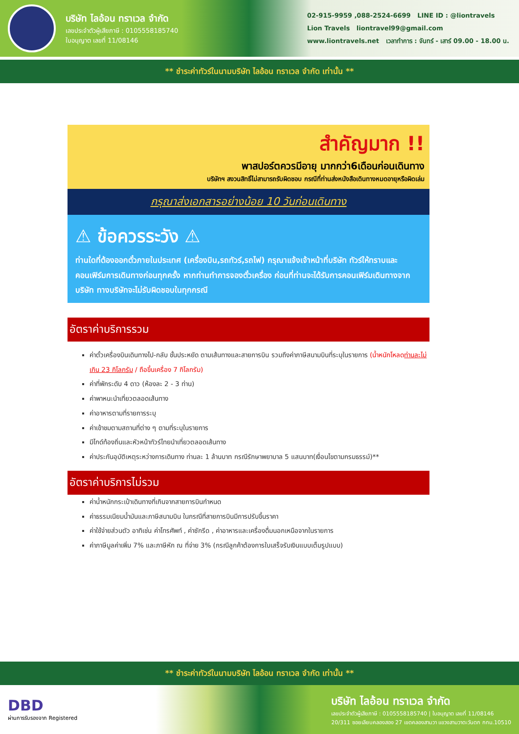บริษัท ไลอ้อน ทราเวล จำกัด
เลขประจำตัวผู้เสียภาษี : 0105558185740
ใบอนุญาต เลขที่ 11/08146
02-915-9959 ,088-2524-6699 LINE ID : @liontravels
Lion Travels liontravel99@gmail.com
www.liontravels.net เวลาทำการ : จันทร์ - เสาร์ 09.00 - 18.00 น.
** ชำระค่าทัวร์ในนามบริษัท ไลอ้อน ทราเวล จำกัด เท่านั้น **
สำคัญมาก !!
พาสปอร์ตควรมีอายุ มากกว่า6เดือนก่อนเดินทาง
บริษัทฯ สงวนสิทธิ์ไม่สามารถรับผิดชอบ กรณีที่ท่านส่งหนังสือเดินทางหมดอายุหรือผิดเล่ม
กรุณาส่งเอกสารอย่างน้อย 10 วันก่อนเดินทาง
⚠ ข้อควรระวัง ⚠
ท่านใดที่ต้องออกตั๋วภายในประเทศ (เครื่องบิน,รถทัวร์,รถไฟ) กรุณาแจ้งเจ้าหน้าที่บริษัท ทัวร์ให้ทราบและคอนเฟิร์มการเดินทางก่อนทุกครั้ง หากท่านทำการจองตั๋วเครื่อง ก่อนที่ท่านจะได้รับการคอนเฟิร์มเดินทางจากบริษัท ทางบริษัทจะไม่รับผิดชอบในทุกกรณี
อัตราค่าบริการรวม
ค่าตั๋วเครื่องบินเดินทางไป-กลับ ชั้นประหยัด ตามเส้นทางและสายการบิน รวมถึงค่าภาษีสนามบินที่ระบุในรายการ (น้ำหนักโหลดท่านละไม่เกิน 23 กิโลกรัม / ถือขึ้นเครื่อง 7 กิโลกรัม)
ค่าที่พักระดับ 4 ดาว (ห้องละ 2 - 3 ท่าน)
ค่าพาหนะนำเที่ยวตลอดเส้นทาง
ค่าอาหารตามที่รายการระบุ
ค่าเข้าชมตามสถานที่ต่าง ๆ ตามที่ระบุในรายการ
มีไกด์ท้องถิ่นและหัวหน้าทัวร์ไทยนำเที่ยวตลอดเส้นทาง
ค่าประกันอุบัติเหตุระหว่างการเดินทาง ท่านละ 1 ล้านบาท กรณีรักษาพยาบาล 5 แสนบาท(เงื่อนไขตามกรมธรรม์)**
อัตราค่าบริการไม่รวม
ค่าน้ำหนักกระเป๋าเดินทางที่เกินจากสายการบินกำหนด
ค่าธรรมเนียมน้ำมันและภาษีสนามบิน ในกรณีที่สายการบินมีการปรับขึ้นราคา
ค่าใช้จ่ายส่วนตัว อาทิเช่น ค่าโทรศัพท์ , ค่าซักรีด , ค่าอาหารและเครื่องดื่มนอกเหนือจากในรายการ
ค่าภาษีมูลค่าเพิ่ม 7% และภาษีหัก ณ ที่จ่าย 3% (กรณีลูกค้าต้องการใบเสร็จรับเงินแบบเต็มรูปแบบ)
** ชำระค่าทัวร์ในนามบริษัท ไลอ้อน ทราเวล จำกัด เท่านั้น **
DBD
ผ่านการรับรองจาก Registered
บริษัท ไลอ้อน ทราเวล จำกัด
เลขประจำตัวผู้เสียภาษี : 0105558185740 | ใบอนุญาต เลขที่ 11/08146
20/311 ซอยเลียบคลองสอง 27 เขตคลองสามวา แขวงสามวาตะวันตก กทม.10510